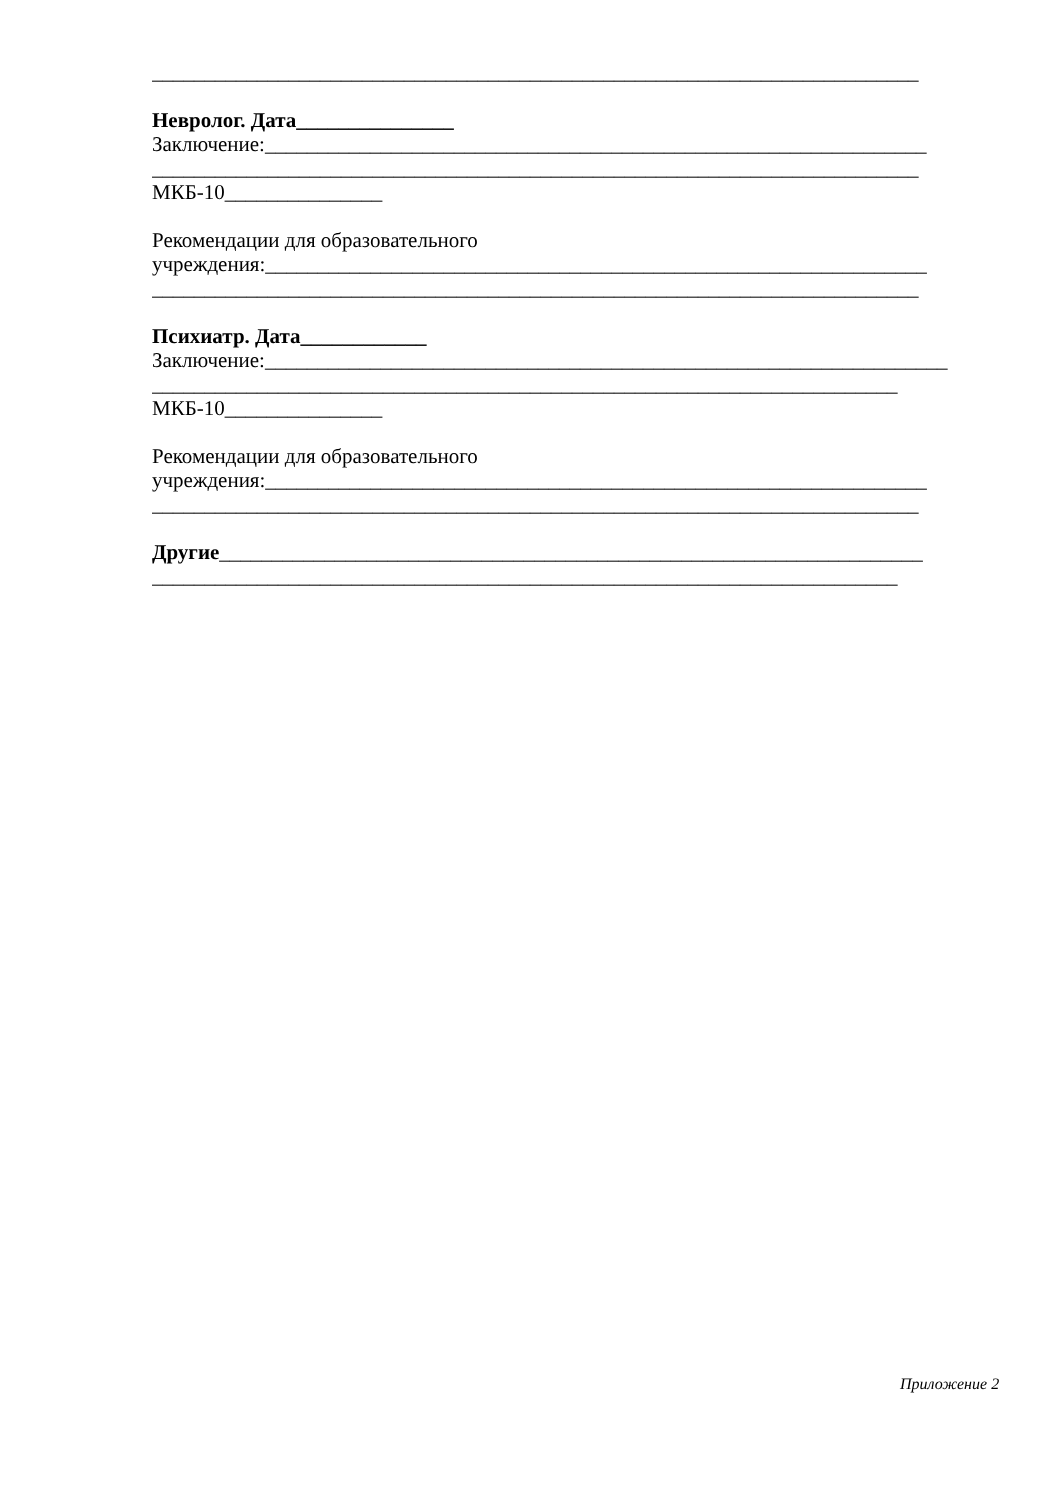_________________________________________________________________________
Невролог. Дата_______________
Заключение:_______________________________________________________________
_________________________________________________________________________
МКБ-10_______________
Рекомендации для образовательного
учреждения:_______________________________________________________________
_________________________________________________________________________
Психиатр. Дата____________
Заключение:_________________________________________________________________
_______________________________________________________________________
МКБ-10_______________
Рекомендации для образовательного
учреждения:_______________________________________________________________
_________________________________________________________________________
Другие___________________________________________________________________
_______________________________________________________________________
Приложение 2